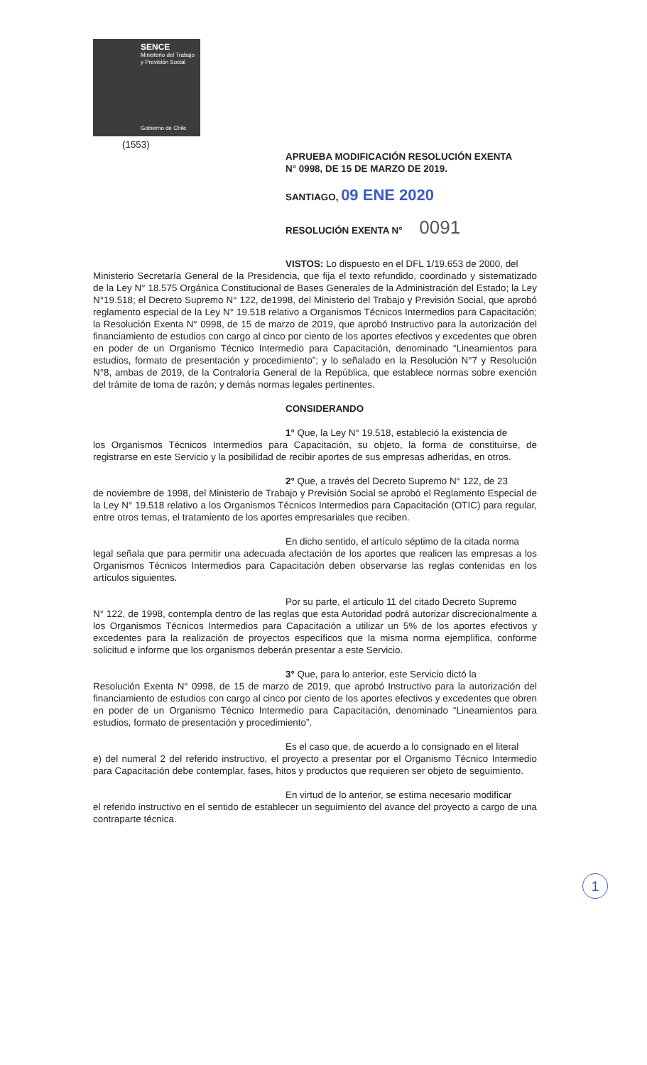SENCE
Ministerio del Trabajo
y Previsión Social
Gobierno de Chile
(1553)
APRUEBA MODIFICACIÓN RESOLUCIÓN EXENTA
N° 0998, DE 15 DE MARZO DE 2019.
SANTIAGO, 09 ENE 2020
RESOLUCIÓN EXENTA N° 0091
VISTOS: Lo dispuesto en el DFL 1/19.653 de 2000, del
Ministerio Secretaría General de la Presidencia, que fija el texto refundido, coordinado y sistematizado de la Ley N° 18.575 Orgánica Constitucional de Bases Generales de la Administración del Estado; la Ley N°19.518; el Decreto Supremo N° 122, de1998, del Ministerio del Trabajo y Previsión Social, que aprobó reglamento especial de la Ley N° 19.518 relativo a Organismos Técnicos Intermedios para Capacitación; la Resolución Exenta N° 0998, de 15 de marzo de 2019, que aprobó Instructivo para la autorización del financiamiento de estudios con cargo al cinco por ciento de los aportes efectivos y excedentes que obren en poder de un Organismo Técnico Intermedio para Capacitación, denominado “Lineamientos para estudios, formato de presentación y procedimiento”; y lo señalado en la Resolución N°7 y Resolución N°8, ambas de 2019, de la Contraloría General de la República, que establece normas sobre exención del trámite de toma de razón; y demás normas legales pertinentes.
CONSIDERANDO
1° Que, la Ley N° 19.518, estableció la existencia de
los Organismos Técnicos Intermedios para Capacitación, su objeto, la forma de constituirse, de registrarse en este Servicio y la posibilidad de recibir aportes de sus empresas adheridas, en otros.
2° Que, a través del Decreto Supremo N° 122, de 23
de noviembre de 1998, del Ministerio de Trabajo y Previsión Social se aprobó el Reglamento Especial de la Ley N° 19.518 relativo a los Organismos Técnicos Intermedios para Capacitación (OTIC) para regular, entre otros temas, el tratamiento de los aportes empresariales que reciben.
En dicho sentido, el artículo séptimo de la citada norma
legal señala que para permitir una adecuada afectación de los aportes que realicen las empresas a los Organismos Técnicos Intermedios para Capacitación deben observarse las reglas contenidas en los artículos siguientes.
Por su parte, el artículo 11 del citado Decreto Supremo
N° 122, de 1998, contempla dentro de las reglas que esta Autoridad podrá autorizar discrecionalmente a los Organismos Técnicos Intermedios para Capacitación a utilizar un 5% de los aportes efectivos y excedentes para la realización de proyectos específicos que la misma norma ejemplifica, conforme solicitud e informe que los organismos deberán presentar a este Servicio.
3° Que, para lo anterior, este Servicio dictó la
Resolución Exenta N° 0998, de 15 de marzo de 2019, que aprobó Instructivo para la autorización del financiamiento de estudios con cargo al cinco por ciento de los aportes efectivos y excedentes que obren en poder de un Organismo Técnico Intermedio para Capacitación, denominado “Lineamientos para estudios, formato de presentación y procedimiento”.
Es el caso que, de acuerdo a lo consignado en el literal
e) del numeral 2 del referido instructivo, el proyecto a presentar por el Organismo Técnico Intermedio para Capacitación debe contemplar, fases, hitos y productos que requieren ser objeto de seguimiento.
En virtud de lo anterior, se estima necesario modificar
el referido instructivo en el sentido de establecer un seguimiento del avance del proyecto a cargo de una contraparte técnica.
1